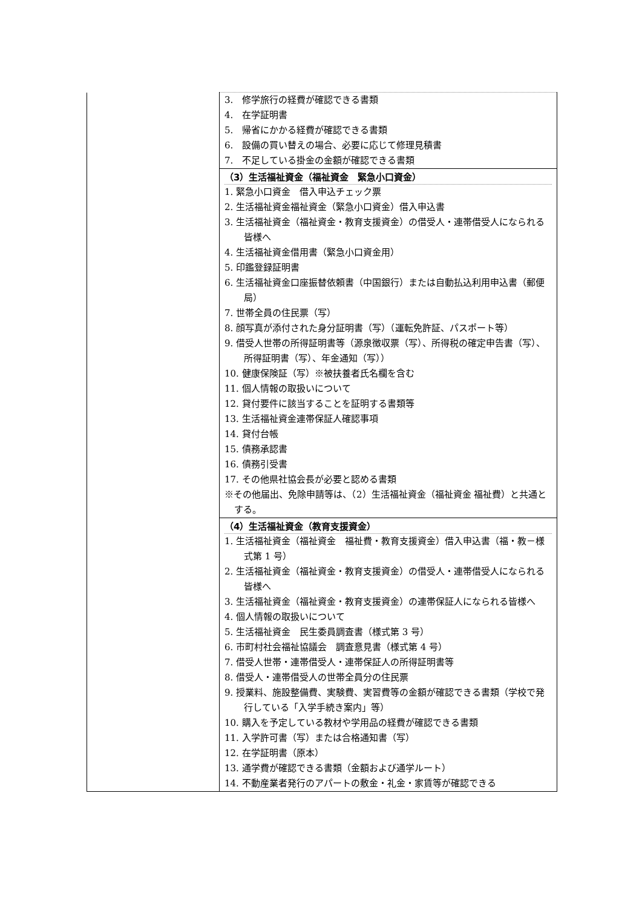| | 3. 修学旅行の経費が確認できる書類 4. 在学証明書 5. 帰省にかかる経費が確認できる書類 6. 設備の買い替えの場合、必要に応じて修理見積書 7. 不足している掛金の金額が確認できる書類 |
| | （3）生活福祉資金（福祉資金 緊急小口資金） 1. 緊急小口資金 借入申込チェック票 2. 生活福祉資金福祉資金（緊急小口資金）借入申込書 3. 生活福祉資金（福祉資金・教育支援資金）の借受人・連帯借受人になられる皆様へ 4. 生活福祉資金借用書（緊急小口資金用） 5. 印鑑登録証明書 6. 生活福祉資金口座振替依頼書（中国銀行）または自動払込利用申込書（郵便局） 7. 世帯全員の住民票（写） 8. 顔写真が添付された身分証明書（写）（運転免許証、パスポート等） 9. 借受人世帯の所得証明書等（源泉徴収票（写）、所得税の確定申告書（写）、所得証明書（写）、年金通知（写）） 10. 健康保険証（写）※被扶養者氏名欄を含む 11. 個人情報の取扱いについて 12. 貸付要件に該当することを証明する書類等 13. 生活福祉資金連帯保証人確認事項 14. 貸付台帳 15. 債務承認書 16. 債務引受書 17. その他県社協会長が必要と認める書類 ※その他届出、免除申請等は、（2）生活福祉資金（福祉資金 福祉費）と共通とする。 |
| | （4）生活福祉資金（教育支援資金） 1. 生活福祉資金（福祉資金 福祉費・教育支援資金）借入申込書（福・教－様式第 1 号） 2. 生活福祉資金（福祉資金・教育支援資金）の借受人・連帯借受人になられる皆様へ 3. 生活福祉資金（福祉資金・教育支援資金）の連帯保証人になられる皆様へ 4. 個人情報の取扱いについて 5. 生活福祉資金 民生委員調査書（様式第 3 号） 6. 市町村社会福祉協議会 調査意見書（様式第 4 号） 7. 借受人世帯・連帯借受人・連帯保証人の所得証明書等 8. 借受人・連帯借受人の世帯全員分の住民票 9. 授業料、施設整備費、実験費、実習費等の金額が確認できる書類（学校で発行している「入学手続き案内」等） 10. 購入を予定している教材や学用品の経費が確認できる書類 11. 入学許可書（写）または合格通知書（写） 12. 在学証明書（原本） 13. 通学費が確認できる書類（金額および通学ルート） 14. 不動産業者発行のアパートの敷金・礼金・家賃等が確認できる |